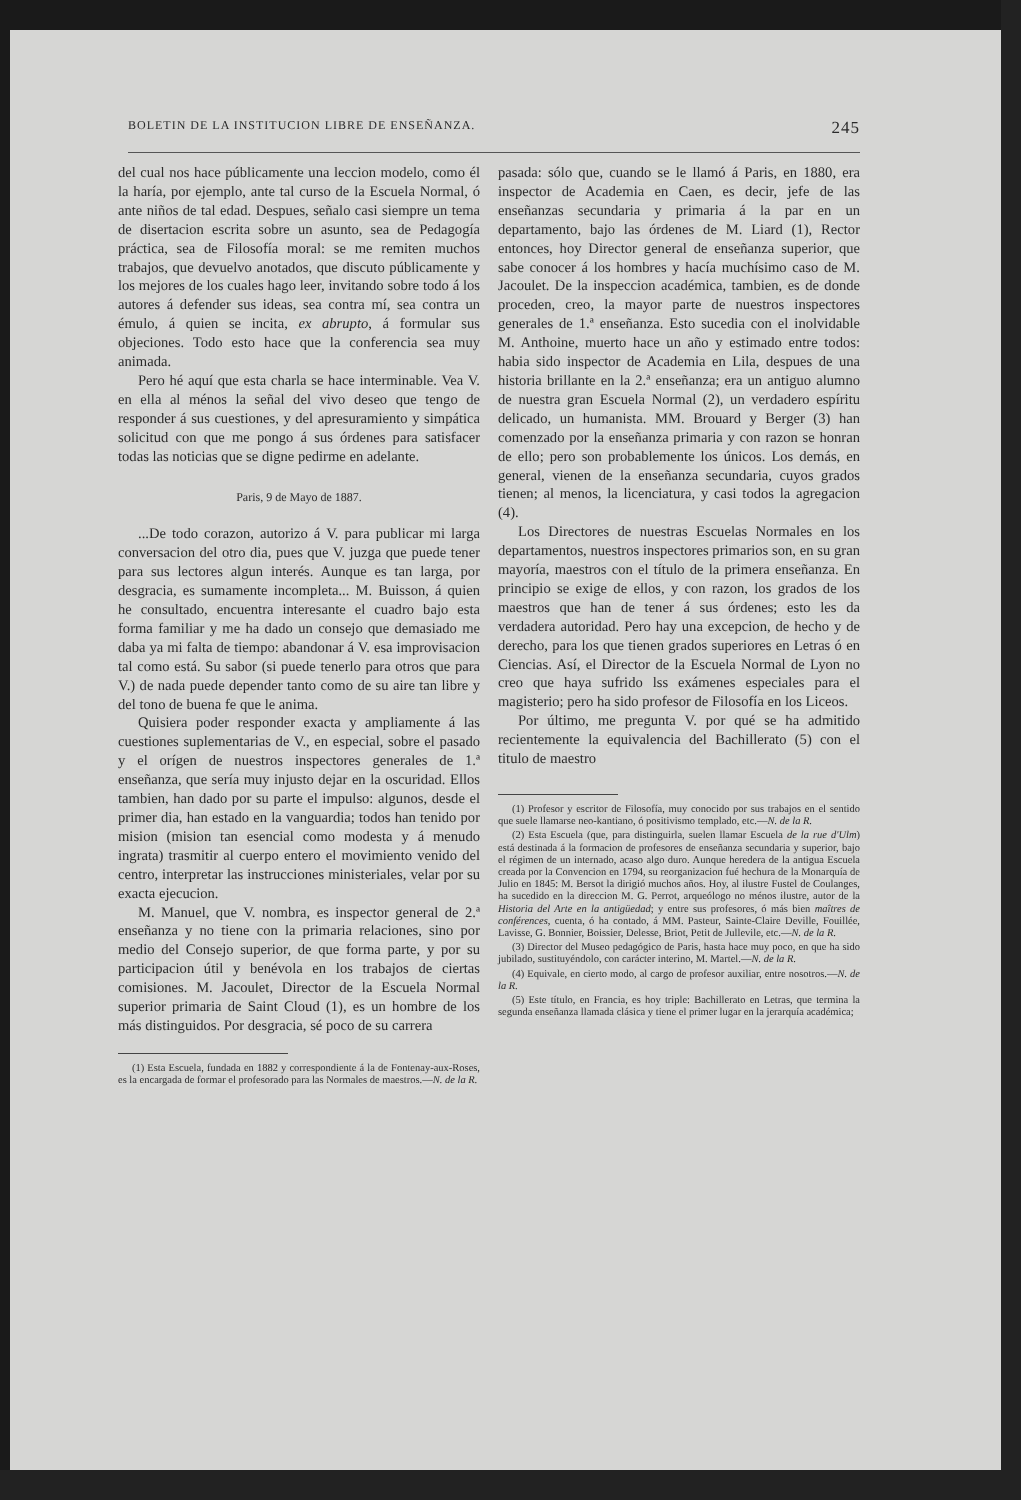BOLETIN DE LA INSTITUCION LIBRE DE ENSEÑANZA. 245
del cual nos hace públicamente una leccion modelo, como él la haría, por ejemplo, ante tal curso de la Escuela Normal, ó ante niños de tal edad. Despues, señalo casi siempre un tema de disertacion escrita sobre un asunto, sea de Pedagogía práctica, sea de Filosofía moral: se me remiten muchos trabajos, que devuelvo anotados, que discuto públicamente y los mejores de los cuales hago leer, invitando sobre todo á los autores á defender sus ideas, sea contra mí, sea contra un émulo, á quien se incita, ex abrupto, á formular sus objeciones. Todo esto hace que la conferencia sea muy animada.
Pero hé aquí que esta charla se hace interminable. Vea V. en ella al ménos la señal del vivo deseo que tengo de responder á sus cuestiones, y del apresuramiento y simpática solicitud con que me pongo á sus órdenes para satisfacer todas las noticias que se digne pedirme en adelante.
Paris, 9 de Mayo de 1887.
...De todo corazon, autorizo á V. para publicar mi larga conversacion del otro dia, pues que V. juzga que puede tener para sus lectores algun interés. Aunque es tan larga, por desgracia, es sumamente incompleta... M. Buisson, á quien he consultado, encuentra interesante el cuadro bajo esta forma familiar y me ha dado un consejo que demasiado me daba ya mi falta de tiempo: abandonar á V. esa improvisacion tal como está. Su sabor (si puede tenerlo para otros que para V.) de nada puede depender tanto como de su aire tan libre y del tono de buena fe que le anima.
Quisiera poder responder exacta y ampliamente á las cuestiones suplementarias de V., en especial, sobre el pasado y el orígen de nuestros inspectores generales de 1.ª enseñanza, que sería muy injusto dejar en la oscuridad. Ellos tambien, han dado por su parte el impulso: algunos, desde el primer dia, han estado en la vanguardia; todos han tenido por mision (mision tan esencial como modesta y á menudo ingrata) trasmitir al cuerpo entero el movimiento venido del centro, interpretar las instrucciones ministeriales, velar por su exacta ejecucion.
M. Manuel, que V. nombra, es inspector general de 2.ª enseñanza y no tiene con la primaria relaciones, sino por medio del Consejo superior, de que forma parte, y por su participacion útil y benévola en los trabajos de ciertas comisiones. M. Jacoulet, Director de la Escuela Normal superior primaria de Saint Cloud (1), es un hombre de los más distinguidos. Por desgracia, sé poco de su carrera
(1) Esta Escuela, fundada en 1882 y correspondiente á la de Fontenay-aux-Roses, es la encargada de formar el profesorado para las Normales de maestros.—N. de la R.
pasada: sólo que, cuando se le llamó á Paris, en 1880, era inspector de Academia en Caen, es decir, jefe de las enseñanzas secundaria y primaria á la par en un departamento, bajo las órdenes de M. Liard (1), Rector entonces, hoy Director general de enseñanza superior, que sabe conocer á los hombres y hacía muchísimo caso de M. Jacoulet. De la inspeccion académica, tambien, es de donde proceden, creo, la mayor parte de nuestros inspectores generales de 1.ª enseñanza. Esto sucedia con el inolvidable M. Anthoine, muerto hace un año y estimado entre todos: habia sido inspector de Academia en Lila, despues de una historia brillante en la 2.ª enseñanza; era un antiguo alumno de nuestra gran Escuela Normal (2), un verdadero espíritu delicado, un humanista. MM. Brouard y Berger (3) han comenzado por la enseñanza primaria y con razon se honran de ello; pero son probablemente los únicos. Los demás, en general, vienen de la enseñanza secundaria, cuyos grados tienen; al menos, la licenciatura, y casi todos la agregacion (4).
Los Directores de nuestras Escuelas Normales en los departamentos, nuestros inspectores primarios son, en su gran mayoría, maestros con el título de la primera enseñanza. En principio se exige de ellos, y con razon, los grados de los maestros que han de tener á sus órdenes; esto les da verdadera autoridad. Pero hay una excepcion, de hecho y de derecho, para los que tienen grados superiores en Letras ó en Ciencias. Así, el Director de la Escuela Normal de Lyon no creo que haya sufrido lss exámenes especiales para el magisterio; pero ha sido profesor de Filosofía en los Liceos.
Por último, me pregunta V. por qué se ha admitido recientemente la equivalencia del Bachillerato (5) con el titulo de maestro
(1) Profesor y escritor de Filosofía, muy conocido por sus trabajos en el sentido que suele llamarse neo-kantiano, ó positivismo templado, etc.—N. de la R.
(2) Esta Escuela (que, para distinguirla, suelen llamar Escuela de la rue d'Ulm) está destinada á la formacion de profesores de enseñanza secundaria y superior, bajo el régimen de un internado, acaso algo duro. Aunque heredera de la antigua Escuela creada por la Convencion en 1794, su reorganizacion fué hechura de la Monarquía de Julio en 1845: M. Bersot la dirigió muchos años. Hoy, al ilustre Fustel de Coulanges, ha sucedido en la direccion M. G. Perrot, arqueólogo no ménos ilustre, autor de la Historia del Arte en la antigüedad; y entre sus profesores, ó más bien maîtres de conférences, cuenta, ó ha contado, á MM. Pasteur, Sainte-Claire Deville, Fouillée, Lavisse, G. Bonnier, Boissier, Delesse, Briot, Petit de Jullevile, etc.—N. de la R.
(3) Director del Museo pedagógico de Paris, hasta hace muy poco, en que ha sido jubilado, sustituyéndolo, con carácter interino, M. Martel.—N. de la R.
(4) Equivale, en cierto modo, al cargo de profesor auxiliar, entre nosotros.—N. de la R.
(5) Este título, en Francia, es hoy triple: Bachillerato en Letras, que termina la segunda enseñanza llamada clásica y tiene el primer lugar en la jerarquía académica;